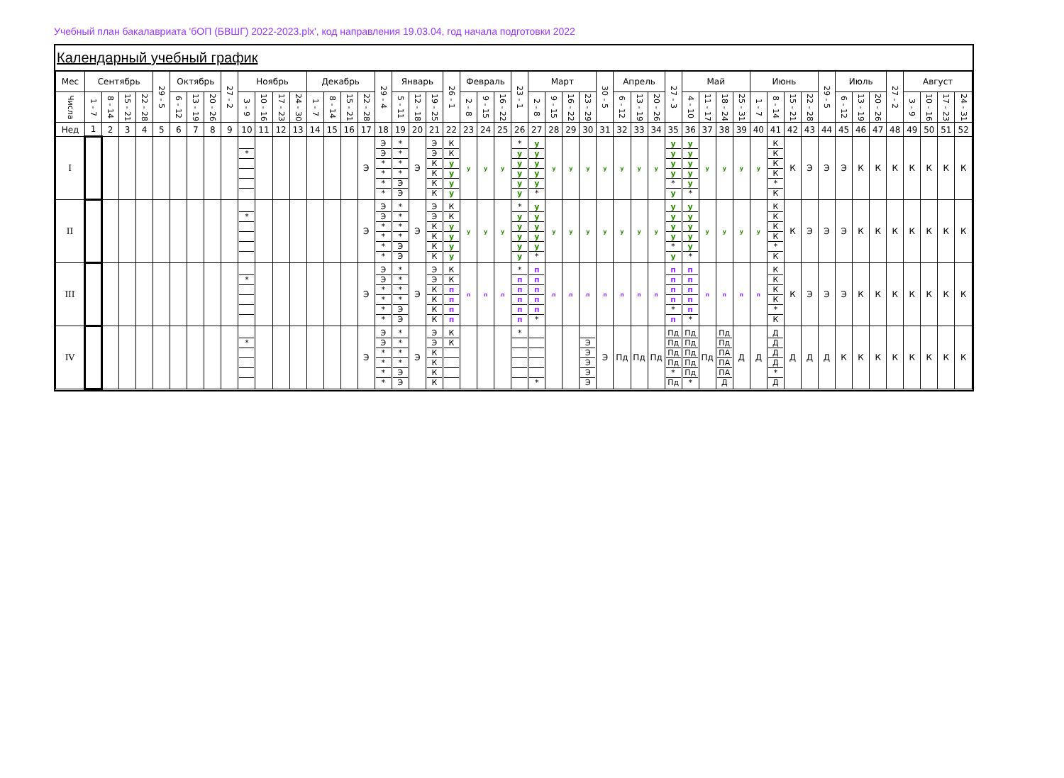Учебный план бакалавриата 'бОП (БВШГ) 2022-2023.plx', код направления 19.03.04, год начала подготовки 2022
Календарный учебный график
| Мес | Сентябрь | | | | 29 - 5 | Октябрь | | | 27 - 2 | Ноябрь | | | | Декабрь | | | | 29 - 4 | Январь | | | 26 - 1 | Февраль | | | 23 - 1 | Март | | | | 30 - 5 | Апрель | | | 27 - 3 | Май | | | | Июнь | | | | 29 - 5 | Июль | | | 27 - 2 | Август | | | |
| --- | --- | --- | --- | --- | --- | --- | --- | --- | --- | --- | --- | --- | --- | --- | --- | --- | --- | --- | --- | --- | --- | --- | --- | --- | --- | --- | --- | --- | --- | --- | --- | --- | --- | --- | --- | --- | --- | --- | --- | --- | --- | --- | --- | --- | --- | --- | --- | --- | --- | --- | --- | --- |
| Числа | 1 - 7 | 8 - 14 | 15 - 21 | 22 - 28 | | 6 - 12 | 13 - 19 | 20 - 26 | | 3 - 9 | 10 - 16 | 17 - 23 | 24 - 30 | 1 - 7 | 8 - 14 | 15 - 21 | 22 - 28 | | 5 - 11 | 12 - 18 | 19 - 25 | | 2 - 8 | 9 - 15 | 16 - 22 | | 2 - 8 | 9 - 15 | 16 - 22 | 23 - 29 | | 6 - 12 | 13 - 19 | 20 - 26 | | 4 - 10 | 11 - 17 | 18 - 24 | 25 - 31 | 1 - 7 | 8 - 14 | 15 - 21 | 22 - 28 | | 6 - 12 | 13 - 19 | 20 - 26 | | 3 - 9 | 10 - 16 | 17 - 23 | 24 - 31 |
| Нед | 1 | 2 | 3 | 4 | 5 | 6 | 7 | 8 | 9 | 10 | 11 | 12 | 13 | 14 | 15 | 16 | 17 | 18 | 19 | 20 | 21 | 22 | 23 | 24 | 25 | 26 | 27 | 28 | 29 | 30 | 31 | 32 | 33 | 34 | 35 | 36 | 37 | 38 | 39 | 40 | 41 | 42 | 43 | 44 | 45 | 46 | 47 | 48 | 49 | 50 | 51 | 52 |
| I | | | | | | | | | | * | | | | | | | Э | Э Э * * * * | * * * * Э Э | Э | Э Э К К К К | К К у у у у | у | у | у | * у у у у у | у у у у у * | у | у | у | у | у | у | у | у у у у * у | у у у у у * | у | у | у | у | К К К К * К | К | Э | Э | Э | К | К | К | К | К | К | К |
| II | | | | | | | | | | * | | | | | | | Э | Э Э * * * * | * * * * Э Э | Э | Э Э К К К К | К К у у у у | у | у | у | * у у у у у | у у у у у * | у | у | у | у | у | у | у | у у у у * у | у у у у у * | у | у | у | у | К К К К * К | К | Э | Э | Э | К | К | К | К | К | К | К |
| III | | | | | | | | | | * | | | | | | | Э | Э Э * * * * | * * * * Э Э | Э | Э Э К К К К | К К п п п п | п | п | п | * п п п п п | п п п п п * | п | п | п | п | п | п | п | п п п п * п | п п п п п * | п | п | п | п | К К К К * К | К | Э | Э | Э | К | К | К | К | К | К | К |
| IV | | | | | | | | | | * | | | | | | | Э | Э Э * * * * | * * * * Э Э | Э | Э Э К К К К | К К | | | | * | * | | | Э Э Э Э Э | Э | Пд | Пд | Пд | Пд Пд Пд Пд * Пд | Пд Пд Пд Пд Пд * | Пд | Пд Пд ПА ПА ПА Д | Д | Д | Д Д Д Д * Д | Д | Д | Д | К | К | К | К | К | К | К | К |